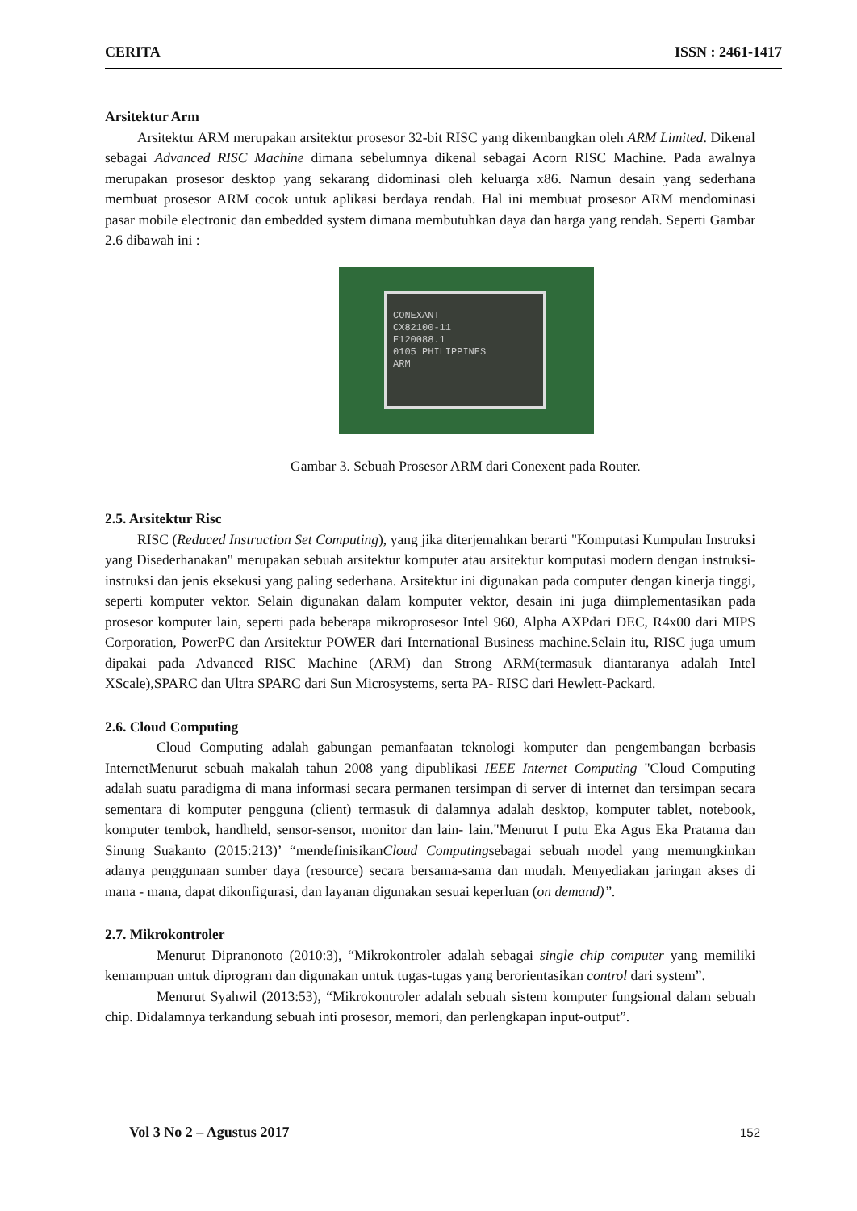CERITA ISSN : 2461-1417
Arsitektur Arm
Arsitektur ARM merupakan arsitektur prosesor 32-bit RISC yang dikembangkan oleh ARM Limited. Dikenal sebagai Advanced RISC Machine dimana sebelumnya dikenal sebagai Acorn RISC Machine. Pada awalnya merupakan prosesor desktop yang sekarang didominasi oleh keluarga x86. Namun desain yang sederhana membuat prosesor ARM cocok untuk aplikasi berdaya rendah. Hal ini membuat prosesor ARM mendominasi pasar mobile electronic dan embedded system dimana membutuhkan daya dan harga yang rendah. Seperti Gambar 2.6 dibawah ini :
CONEXANT
CX82100-11
E120088.1
0105 PHILIPPINES
ARM
Gambar 3. Sebuah Prosesor ARM dari Conexent pada Router.
2.5. Arsitektur Risc
RISC (Reduced Instruction Set Computing), yang jika diterjemahkan berarti "Komputasi Kumpulan Instruksi yang Disederhanakan" merupakan sebuah arsitektur komputer atau arsitektur komputasi modern dengan instruksi-instruksi dan jenis eksekusi yang paling sederhana. Arsitektur ini digunakan pada computer dengan kinerja tinggi, seperti komputer vektor. Selain digunakan dalam komputer vektor, desain ini juga diimplementasikan pada prosesor komputer lain, seperti pada beberapa mikroprosesor Intel 960, Alpha AXPdari DEC, R4x00 dari MIPS Corporation, PowerPC dan Arsitektur POWER dari International Business machine.Selain itu, RISC juga umum dipakai pada Advanced RISC Machine (ARM) dan Strong ARM(termasuk diantaranya adalah Intel XScale),SPARC dan Ultra SPARC dari Sun Microsystems, serta PA- RISC dari Hewlett-Packard.
2.6. Cloud Computing
Cloud Computing adalah gabungan pemanfaatan teknologi komputer dan pengembangan berbasis InternetMenurut sebuah makalah tahun 2008 yang dipublikasi IEEE Internet Computing "Cloud Computing adalah suatu paradigma di mana informasi secara permanen tersimpan di server di internet dan tersimpan secara sementara di komputer pengguna (client) termasuk di dalamnya adalah desktop, komputer tablet, notebook, komputer tembok, handheld, sensor-sensor, monitor dan lain- lain."Menurut I putu Eka Agus Eka Pratama dan Sinung Suakanto (2015:213)’ “mendefinisikanCloud Computingsebagai sebuah model yang memungkinkan adanya penggunaan sumber daya (resource) secara bersama-sama dan mudah. Menyediakan jaringan akses di mana - mana, dapat dikonfigurasi, dan layanan digunakan sesuai keperluan (on demand)”.
2.7. Mikrokontroler
Menurut Dipranonoto (2010:3), “Mikrokontroler adalah sebagai single chip computer yang memiliki kemampuan untuk diprogram dan digunakan untuk tugas-tugas yang berorientasikan control dari system”.
Menurut Syahwil (2013:53), “Mikrokontroler adalah sebuah sistem komputer fungsional dalam sebuah chip. Didalamnya terkandung sebuah inti prosesor, memori, dan perlengkapan input-output”.
Vol 3 No 2 – Agustus 2017 152